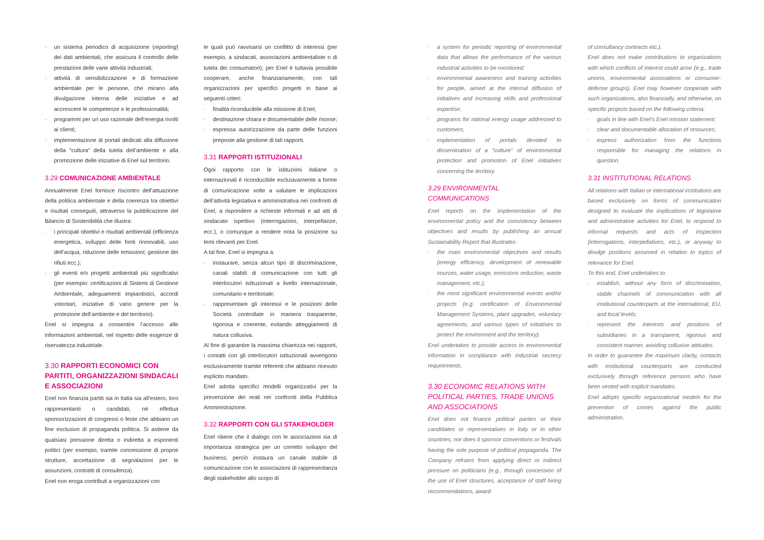un sistema periodico di acquisizione (reporting) dei dati ambientali, che assicura il controllo delle prestazioni delle varie attività industriali;
attività di sensibilizzazione e di formazione ambientale per le persone, che mirano alla divulgazione interna delle iniziative e ad accrescere le competenze e le professionalità;
programmi per un uso razionale dell’energia rivolti ai clienti;
implementazione di portali dedicati alla diffusione della “cultura” della tutela dell’ambiente e alla promozione delle iniziative di Enel sul territorio.
3.29 COMUNICAZIONE AMBIENTALE
Annualmente Enel fornisce riscontro dell’attuazione della politica ambientale e della coerenza tra obiettivi e risultati conseguiti, attraverso la pubblicazione del Bilancio di Sostenibilità che illustra:
i principali obiettivi e risultati ambientali (efficienza energetica, sviluppo delle fonti rinnovabili, uso dell’acqua, riduzione delle emissioni; gestione dei rifiuti ecc.);
gli eventi e/o progetti ambientali più significativi (per esempio: certificazioni di Sistemi di Gestione Ambientale, adeguamenti impiantistici, accordi volontari, iniziative di vario genere per la protezione dell’ambiente e del territorio).
Enel si impegna a consentire l’accesso alle informazioni ambientali, nel rispetto delle esigenze di riservatezza industriale.
3.30 RAPPORTI ECONOMICI CON PARTITI, ORGANIZZAZIONI SINDACALI E ASSOCIAZIONI
Enel non finanzia partiti sia in Italia sia all’estero, loro rappresentanti o candidati, né effettua sponsorizzazioni di congressi o feste che abbiano un fine esclusivo di propaganda politica. Si astiene da qualsiasi pressione diretta o indiretta a esponenti politici (per esempio, tramite concessione di proprie strutture, accettazione di segnalazioni per le assunzioni, contratti di consulenza).
Enel non eroga contributi a organizzazioni con
le quali può ravvisarsi un conflitto di interessi (per esempio, a sindacati, associazioni ambientaliste o di tutela dei consumatori); per Enel è tuttavia possibile cooperare, anche finanziariamente, con tali organizzazioni per specifici progetti in base ai seguenti criteri:
finalità riconducibile alla missione di Enel;
destinazione chiara e documentabile delle risorse;
espressa autorizzazione da parte delle funzioni preposte alla gestione di tali rapporti.
3.31 RAPPORTI ISTITUZIONALI
Ogni rapporto con le istituzioni italiane o internazionali è riconducibile esclusivamente a forme di comunicazione volte a valutare le implicazioni dell’attività legislativa e amministrativa nei confronti di Enel, a rispondere a richieste informali e ad atti di sindacato ispettivo (interrogazioni, interpellanze, ecc.), o comunque a rendere nota la posizione su temi rilevanti per Enel.
A tal fine, Enel si impegna a:
instaurare, senza alcun tipo di discriminazione, canali stabili di comunicazione con tutti gli interlocutori istituzionali a livello internazionale, comunitario e territoriale;
rappresentare gli interessi e le posizioni delle Società controllate in maniera trasparente, rigorosa e coerente, evitando atteggiamenti di natura collusiva.
Al fine di garantire la massima chiarezza nei rapporti, i contatti con gli interlocutori istituzionali avvengono esclusivamente tramite referenti che abbiano ricevuto esplicito mandato.
Enel adotta specifici modelli organizzativi per la prevenzione dei reati nei confronti della Pubblica Amministrazione.
3.32 RAPPORTI CON GLI STAKEHOLDER
Enel ritiene che il dialogo con le associazioni sia di importanza strategica per un corretto sviluppo del business; perciò instaura un canale stabile di comunicazione con le associazioni di rappresentanza degli stakeholder allo scopo di
a system for periodic reporting of environmental data that allows the performance of the various industrial activities to be monitored;
environmental awareness and training activities for people, aimed at the internal diffusion of initiatives and increasing skills and professional expertise;
programs for rational energy usage addressed to customers;
implementation of portals devoted to dissemination of a “culture” of environmental protection and promotion of Enel initiatives concerning the territory.
3.29 ENVIRONMENTAL COMMUNICATIONS
Enel reports on the implementation of the environmental policy and the consistency between objectives and results by publishing an annual Sustainability Report that illustrates:
the main environmental objectives and results (energy efficiency, development of renewable sources, water usage, emissions reduction, waste management, etc.);
the most significant environmental events and/or projects (e.g. certification of Environmental Management Systems, plant upgrades, voluntary agreements, and various types of initiatives to protect the environment and the territory).
Enel undertakes to provide access to environmental information in compliance with industrial secrecy requirements.
3.30 ECONOMIC RELATIONS WITH POLITICAL PARTIES, TRADE UNIONS AND ASSOCIATIONS
Enel does not finance political parties or their candidates or representatives in Italy or in other countries, nor does it sponsor conventions or festivals having the sole purpose of political propaganda. The Company refrains from applying direct or indirect pressure on politicians (e.g., through concession of the use of Enel structures, acceptance of staff hiring recommendations, award
of consultancy contracts etc.).
Enel does not make contributions to organizations with which conflicts of interest could arise (e.g., trade unions, environmental associations or consumer-defense groups). Enel may however cooperate with such organizations, also financially, and otherwise, on specific projects based on the following criteria:
goals in line with Enel’s Enel mission statement;
clear and documentable allocation of resources;
express authorization from the functions responsible for managing the relations in question.
3.31 INSTITUTIONAL RELATIONS
All relations with Italian or international institutions are based exclusively on forms of communication designed to evaluate the implications of legislative and administrative activities for Enel, to respond to informal requests and acts of inspection (interrogations, interpellations, etc.), or anyway to divulge positions assumed in relation to topics of relevance for Enel.
To this end, Enel undertakes to:
establish, without any form of discrimination, stable channels of communication with all institutional counterparts at the international, EU, and local levels;
represent the interests and positions of subsidiaries in a transparent, rigorous and consistent manner, avoiding collusive attitudes.
In order to guarantee the maximum clarity, contacts with institutional counterparts are conducted exclusively through reference persons who have been vested with explicit mandates.
Enel adopts specific organizational models for the prevention of crimes against the public administration.